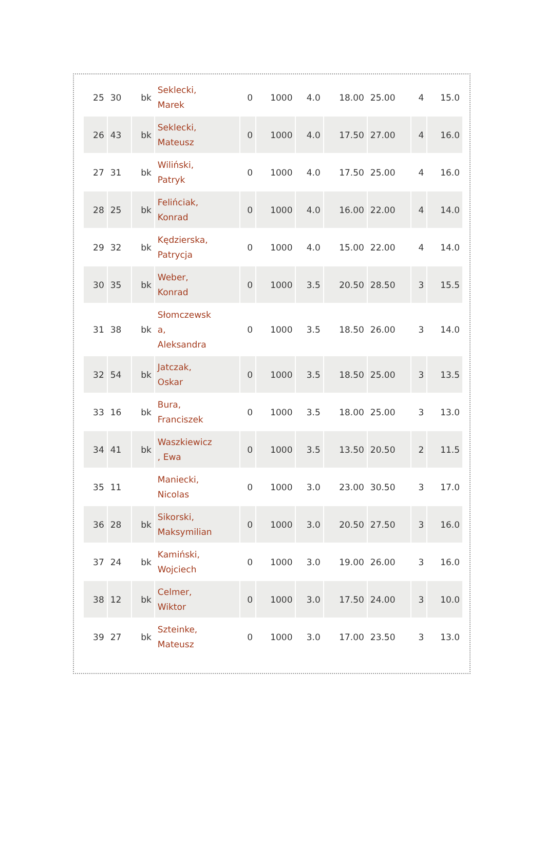| 25 | 30 | bk | Seklecki, Marek | 0 | 1000 | 4.0 | 18.00 | 25.00 | 4 | 15.0 |
| 26 | 43 | bk | Seklecki, Mateusz | 0 | 1000 | 4.0 | 17.50 | 27.00 | 4 | 16.0 |
| 27 | 31 | bk | Wiliński, Patryk | 0 | 1000 | 4.0 | 17.50 | 25.00 | 4 | 16.0 |
| 28 | 25 | bk | Felińciak, Konrad | 0 | 1000 | 4.0 | 16.00 | 22.00 | 4 | 14.0 |
| 29 | 32 | bk | Kędzierska, Patrycja | 0 | 1000 | 4.0 | 15.00 | 22.00 | 4 | 14.0 |
| 30 | 35 | bk | Weber, Konrad | 0 | 1000 | 3.5 | 20.50 | 28.50 | 3 | 15.5 |
| 31 | 38 | bk | Słomczewsk a, Aleksandra | 0 | 1000 | 3.5 | 18.50 | 26.00 | 3 | 14.0 |
| 32 | 54 | bk | Jatczak, Oskar | 0 | 1000 | 3.5 | 18.50 | 25.00 | 3 | 13.5 |
| 33 | 16 | bk | Bura, Franciszek | 0 | 1000 | 3.5 | 18.00 | 25.00 | 3 | 13.0 |
| 34 | 41 | bk | Waszkiewicz , Ewa | 0 | 1000 | 3.5 | 13.50 | 20.50 | 2 | 11.5 |
| 35 | 11 | | Maniecki, Nicolas | 0 | 1000 | 3.0 | 23.00 | 30.50 | 3 | 17.0 |
| 36 | 28 | bk | Sikorski, Maksymilian | 0 | 1000 | 3.0 | 20.50 | 27.50 | 3 | 16.0 |
| 37 | 24 | bk | Kamiński, Wojciech | 0 | 1000 | 3.0 | 19.00 | 26.00 | 3 | 16.0 |
| 38 | 12 | bk | Celmer, Wiktor | 0 | 1000 | 3.0 | 17.50 | 24.00 | 3 | 10.0 |
| 39 | 27 | bk | Szteinke, Mateusz | 0 | 1000 | 3.0 | 17.00 | 23.50 | 3 | 13.0 |